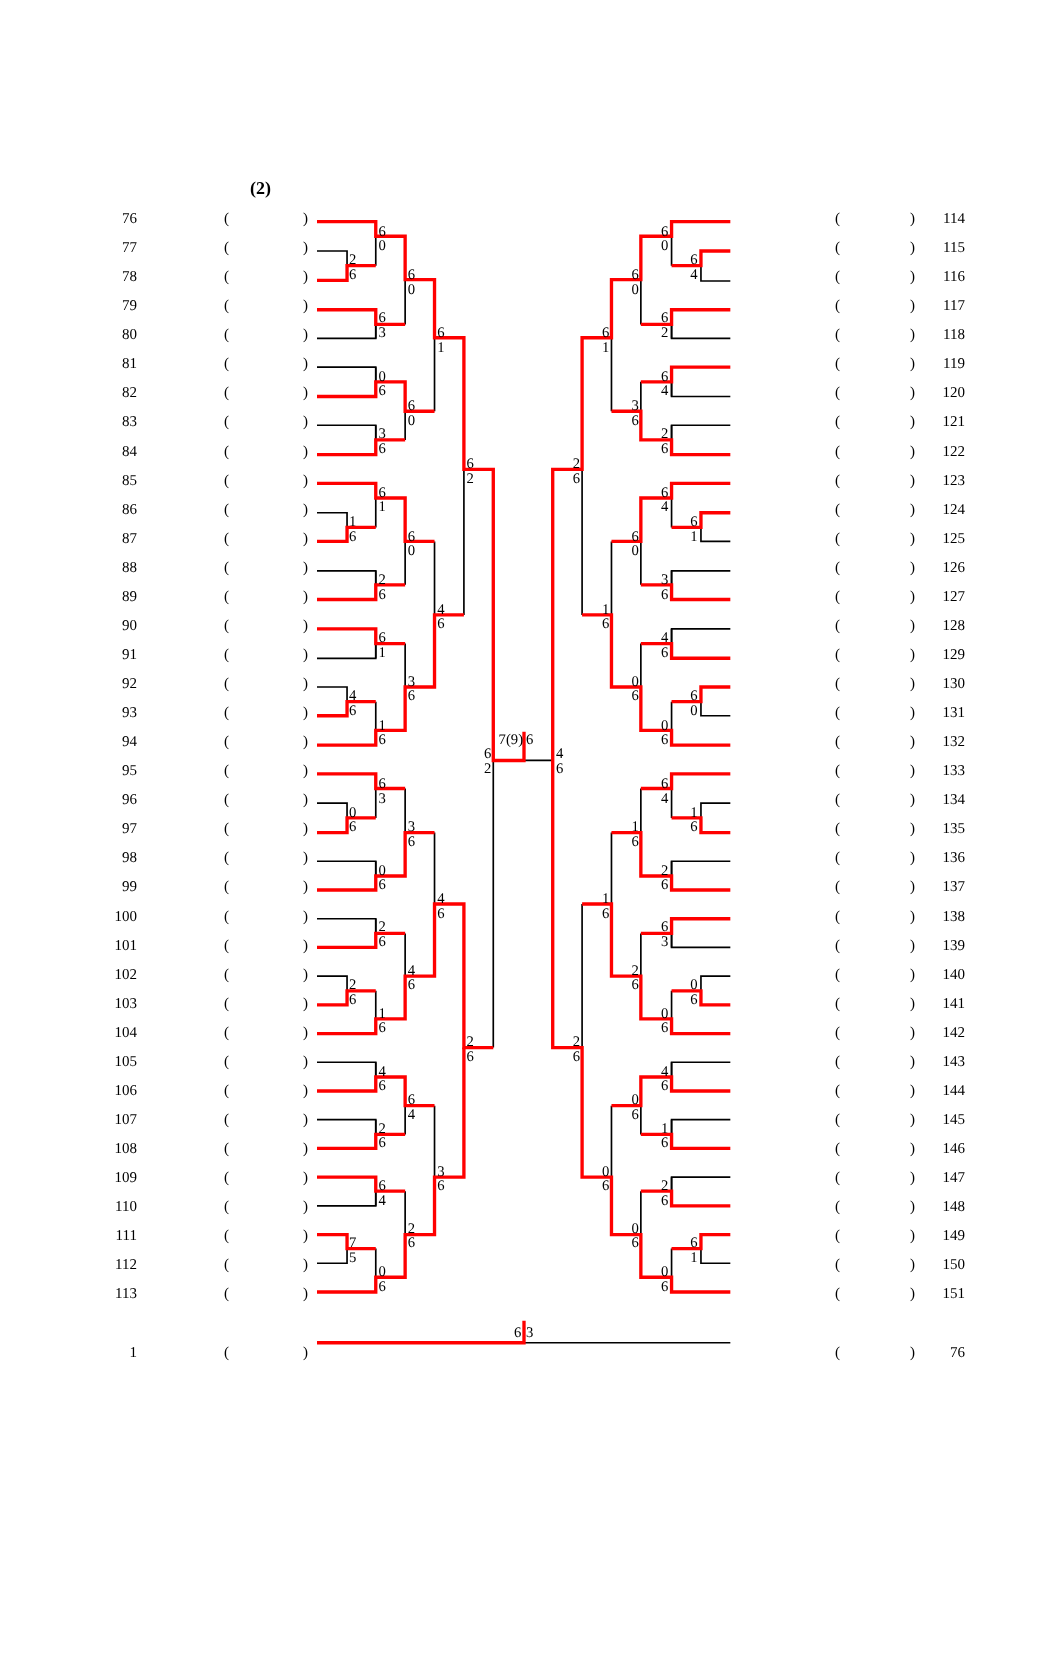(2)
| 76 | ( | ) |
| 77 | ( | ) |
| 78 | ( | ) |
| 79 | ( | ) |
| 80 | ( | ) |
| 81 | ( | ) |
| 82 | ( | ) |
| 83 | ( | ) |
| 84 | ( | ) |
| 85 | ( | ) |
| 86 | ( | ) |
| 87 | ( | ) |
| 88 | ( | ) |
| 89 | ( | ) |
| 90 | ( | ) |
| 91 | ( | ) |
| 92 | ( | ) |
| 93 | ( | ) |
| 94 | ( | ) |
| 95 | ( | ) |
| 96 | ( | ) |
| 97 | ( | ) |
| 98 | ( | ) |
| 99 | ( | ) |
| 100 | ( | ) |
| 101 | ( | ) |
| 102 | ( | ) |
| 103 | ( | ) |
| 104 | ( | ) |
| 105 | ( | ) |
| 106 | ( | ) |
| 107 | ( | ) |
| 108 | ( | ) |
| 109 | ( | ) |
| 110 | ( | ) |
| 111 | ( | ) |
| 112 | ( | ) |
| 113 | ( | ) |
| 1 | ( | ) |
6
0
2
6
6
0
6
3
6
1
0
6
6
0
3
6
6
2
6
1
1
6
6
0
2
6
4
6
6
1
3
6
4
6
1
6
7(9)
6
6
2
4
6
6
3
0
6
3
6
0
6
4
6
2
6
4
6
2
6
1
6
2
6
4
6
6
4
2
6
3
6
6
4
2
6
7
5
0
6
6
0
6
4
6
0
6
2
6
1
6
4
3
6
2
6
2
6
6
4
6
1
6
0
3
6
1
6
4
6
0
6
6
0
0
6
6
4
1
6
1
6
2
6
1
6
6
3
2
6
0
6
0
6
2
6
4
6
0
6
1
6
0
6
2
6
0
6
6
1
0
6
6
3
| ( | ) | 114 |
| ( | ) | 115 |
| ( | ) | 116 |
| ( | ) | 117 |
| ( | ) | 118 |
| ( | ) | 119 |
| ( | ) | 120 |
| ( | ) | 121 |
| ( | ) | 122 |
| ( | ) | 123 |
| ( | ) | 124 |
| ( | ) | 125 |
| ( | ) | 126 |
| ( | ) | 127 |
| ( | ) | 128 |
| ( | ) | 129 |
| ( | ) | 130 |
| ( | ) | 131 |
| ( | ) | 132 |
| ( | ) | 133 |
| ( | ) | 134 |
| ( | ) | 135 |
| ( | ) | 136 |
| ( | ) | 137 |
| ( | ) | 138 |
| ( | ) | 139 |
| ( | ) | 140 |
| ( | ) | 141 |
| ( | ) | 142 |
| ( | ) | 143 |
| ( | ) | 144 |
| ( | ) | 145 |
| ( | ) | 146 |
| ( | ) | 147 |
| ( | ) | 148 |
| ( | ) | 149 |
| ( | ) | 150 |
| ( | ) | 151 |
| ( | ) | 76 |